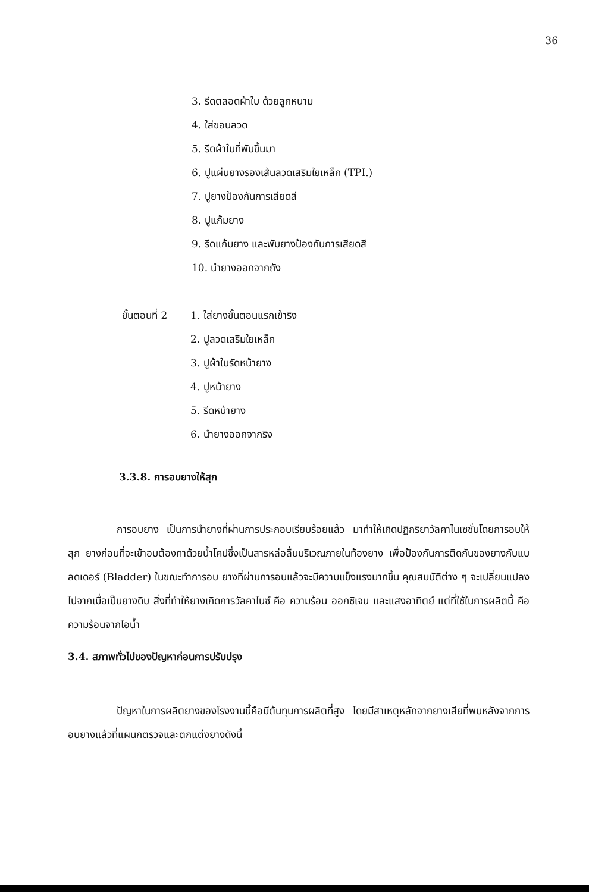36
3. รีดตลอดผ้าใบ ด้วยลูกหนาม
4. ใส่ขอบลวด
5. รีดผ้าใบที่พับขึ้นมา
6. ปูแผ่นยางรองเส้นลวดเสริมใยเหล็ก (TPI.)
7. ปูยางป้องกันการเสียดสี
8. ปูแก้มยาง
9. รีดแก้มยาง และพับยางป้องกันการเสียดสี
10. นำยางออกจากถัง
ขั้นตอนที่ 2
1. ใส่ยางขั้นตอนแรกเข้าริง
2. ปูลวดเสริมใยเหล็ก
3. ปูผ้าใบรัดหน้ายาง
4. ปูหน้ายาง
5. รีดหน้ายาง
6. นำยางออกจากริง
3.3.8. การอบยางให้สุก
การอบยาง เป็นการนำยางที่ผ่านการประกอบเรียบร้อยแล้ว มาทำให้เกิดปฏิกริยาวัลคาไนเซชั่นโดยการอบให้สุก ยางก่อนที่จะเข้าอบต้องทาด้วยน้ำโคปซึ่งเป็นสารหล่อลื่นบริเวณภายในท้องยาง เพื่อป้องกันการติดกันของยางกับแบลดเดอร์ (Bladder) ในขณะทำการอบ ยางที่ผ่านการอบแล้วจะมีความแข็งแรงมากขึ้น คุณสมบัติต่าง ๆ จะเปลี่ยนแปลงไปจากเมื่อเป็นยางดิบ สิ่งที่ทำให้ยางเกิดการวัลคาไนซ์ คือ ความร้อน ออกซิเจน และแสงอาทิตย์ แต่ที่ใช้ในการผลิตนี้ คือ ความร้อนจากไอน้ำ
3.4. สภาพทั่วไปของปัญหาก่อนการปรับปรุง
ปัญหาในการผลิตยางของโรงงานนี้คือมีต้นทุนการผลิตที่สูง โดยมีสาเหตุหลักจากยางเสียที่พบหลังจากการอบยางแล้วที่แผนกตรวจและตกแต่งยางดังนี้